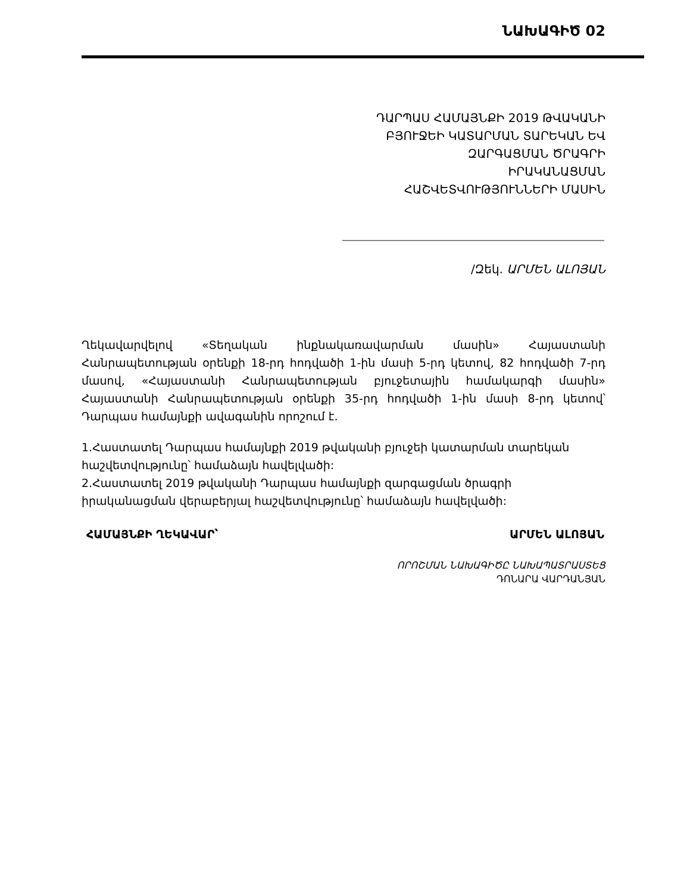ՆԱԽԱԳԻԾ 02
ԴԱՐՊԱՍ ՀԱՄԱՅՆՔԻ 2019 ԹՎԱԿԱՆԻ
ԲՅՈՒՋԵԻ ԿԱՏԱՐՄԱՆ ՏԱՐԵԿԱՆ ԵՎ
ԶԱՐԳԱՑՄԱՆ ԾՐԱԳՐԻ
ԻՐԱԿԱՆԱՑՄԱՆ
ՀԱՇՎԵՏՎՈՒԹՅՈՒՆՆԵՐԻ ՄԱՍԻՆ
/Զեկ. ԱՐՄԵՆ ԱԼՈՅԱՆ
Ղեկավարվելով «Տեղական ինքնակառավարման մասին» Հայաստանի Հանրապետության օրենքի 18-րդ հոդվածի 1-ին մասի 5-րդ կետով, 82 հոդվածի 7-րդ մասով, «Հայաստանի Հանրապետության բյուջետային համակարգի մասին» Հայաստանի Հանրապետության օրենքի 35-րդ հոդվածի 1-ին մասի 8-րդ կետով՝ Դարպաս համայնքի ավագանին որոշում է.
1.Հաստատել Դարպաս համայնքի 2019 թվականի բյուջեի կատարման տարեկան հաշվետվությունը՝ համաձայն հավելվածի:
2.Հաստատել 2019 թվականի Դարպաս համայնքի զարգացման ծրագրի իրականացման վերաբերյալ հաշվետվությունը՝ համաձայն հավելվածի:
ՀԱՄԱՅՆՔԻ ՂԵԿԱՎԱՐ՝ ԱՐՄԵՆ ԱԼՈՅԱՆ
ՈՐՈՇՄԱՆ ՆԱԽԱԳԻԾԸ ՆԱԽԱՊԱՏՐԱՍՏԵՑ
ԴՈՆԱՐԱ ՎԱՐԴԱՆՅԱՆ